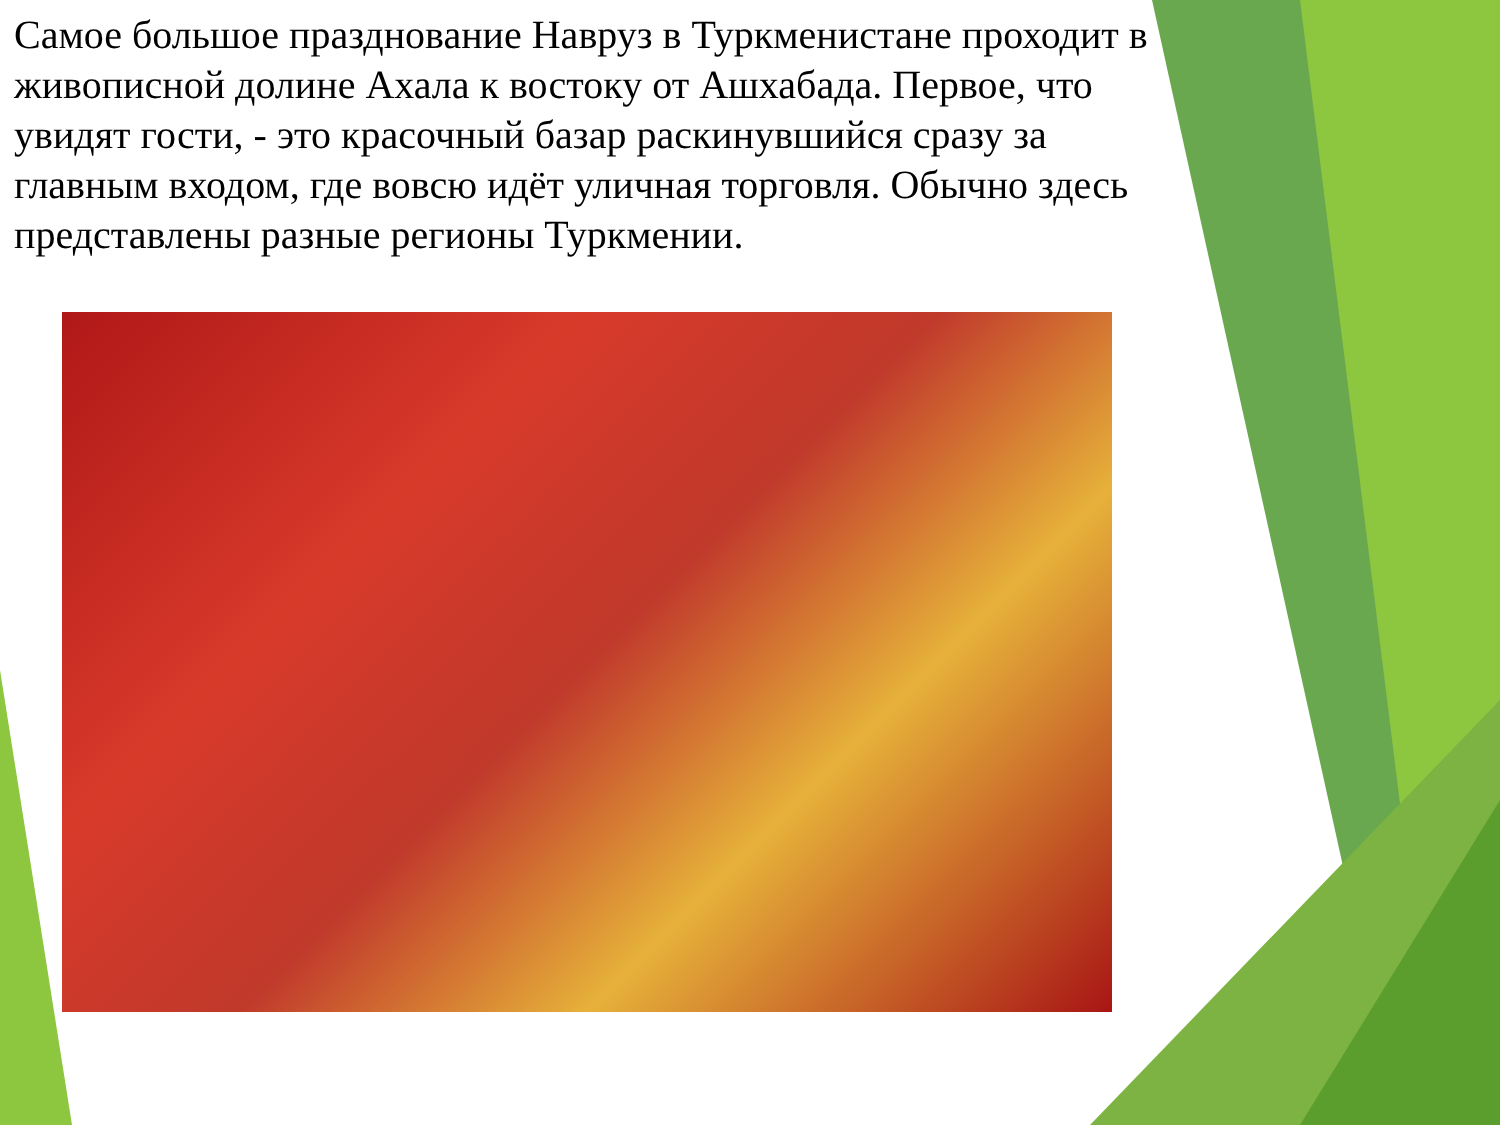Самое большое празднование Навруз в Туркменистане проходит в живописной долине Ахала к востоку от Ашхабада. Первое, что увидят гости, - это красочный базар раскинувшийся сразу за главным входом, где вовсю идёт уличная торговля. Обычно здесь представлены разные регионы Туркмении.